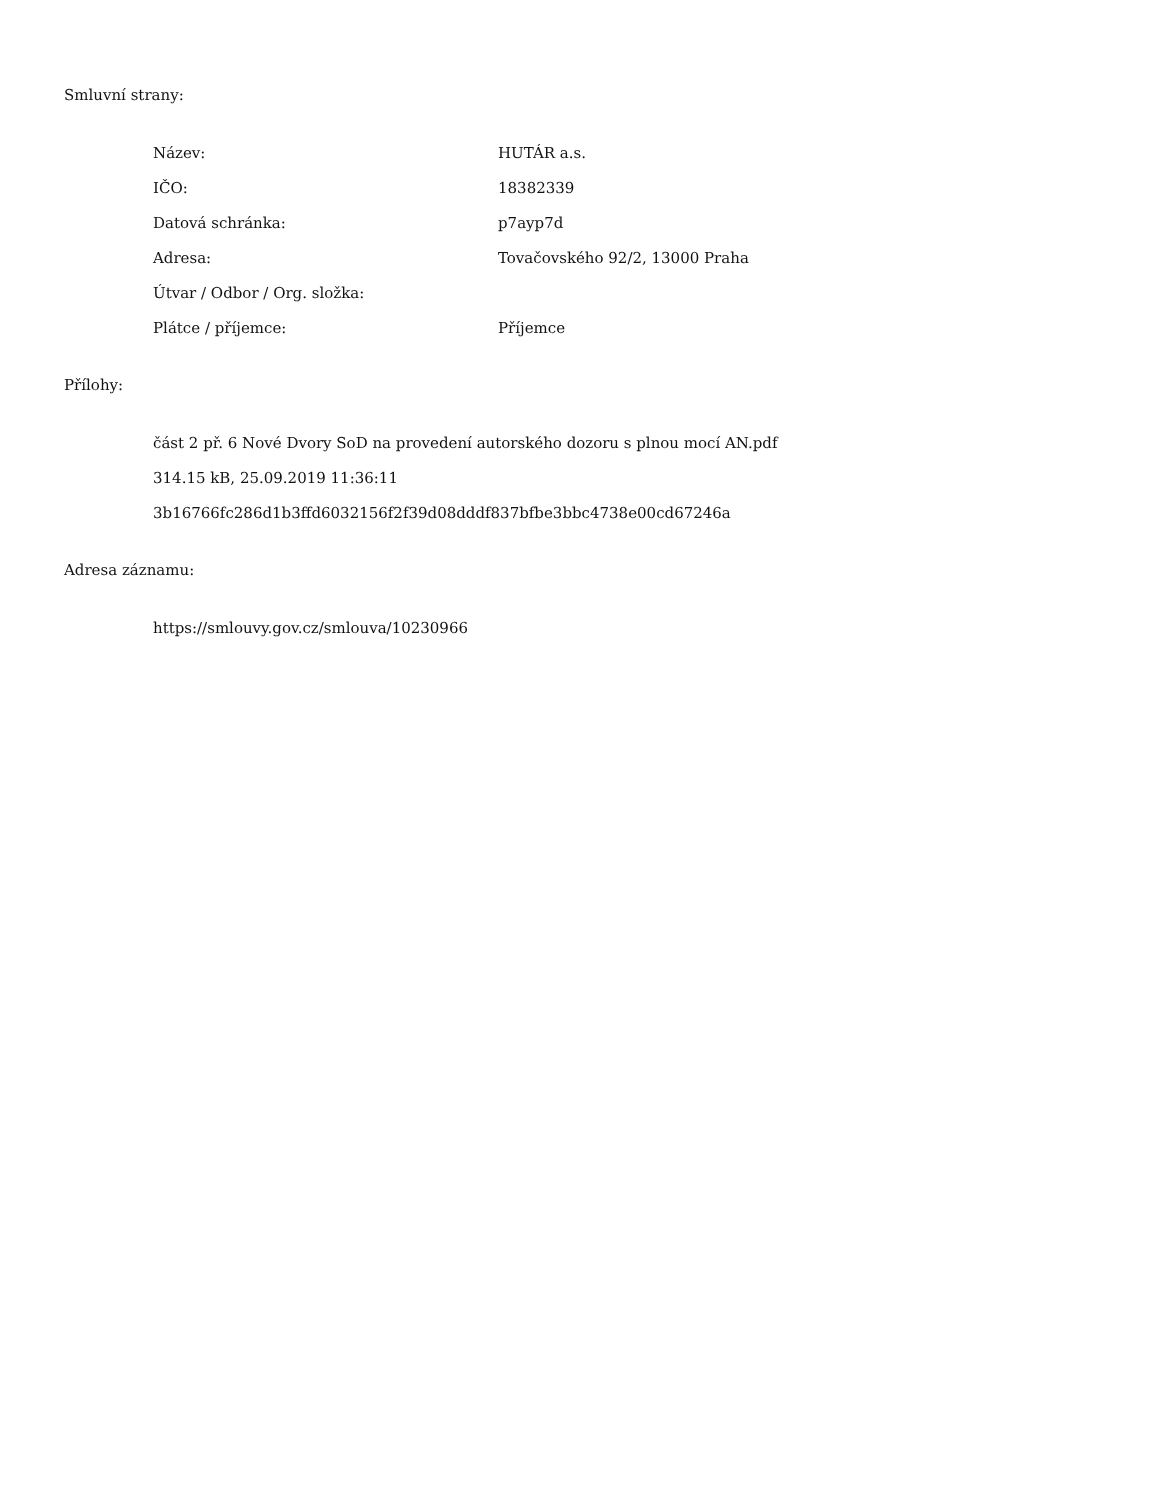Smluvní strany:
Název: HUTÁR a.s.
IČO: 18382339
Datová schránka: p7ayp7d
Adresa: Tovačovského 92/2, 13000 Praha
Útvar / Odbor / Org. složka:
Plátce / příjemce: Příjemce
Přílohy:
část 2 př. 6 Nové Dvory SoD na provedení autorského dozoru s plnou mocí AN.pdf
314.15 kB, 25.09.2019 11:36:11
3b16766fc286d1b3ffd6032156f2f39d08dddf837bfbe3bbc4738e00cd67246a
Adresa záznamu:
https://smlouvy.gov.cz/smlouva/10230966